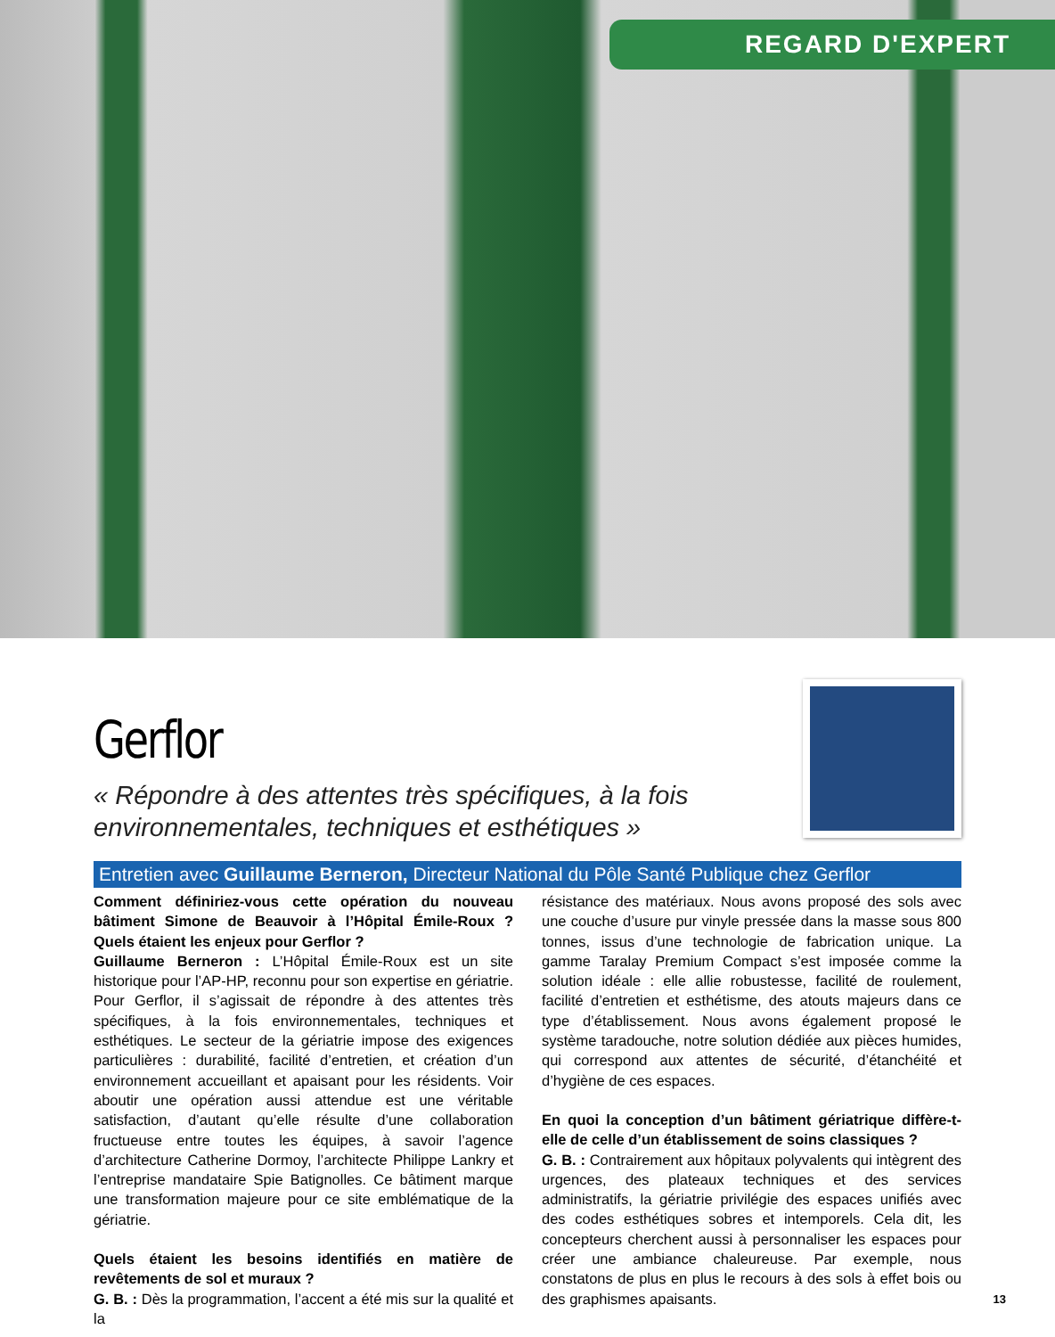REGARD D'EXPERT
Gerflor
« Répondre à des attentes très spécifiques, à la fois environnementales, techniques et esthétiques »
Entretien avec Guillaume Berneron, Directeur National du Pôle Santé Publique chez Gerflor
Comment définiriez-vous cette opération du nouveau bâtiment Simone de Beauvoir à l’Hôpital Émile-Roux ? Quels étaient les enjeux pour Gerflor ?
Guillaume Berneron : L’Hôpital Émile-Roux est un site historique pour l’AP-HP, reconnu pour son expertise en gériatrie. Pour Gerflor, il s’agissait de répondre à des attentes très spécifiques, à la fois environnementales, techniques et esthétiques. Le secteur de la gériatrie impose des exigences particulières : durabilité, facilité d’entretien, et création d’un environnement accueillant et apaisant pour les résidents. Voir aboutir une opération aussi attendue est une véritable satisfaction, d’autant qu’elle résulte d’une collaboration fructueuse entre toutes les équipes, à savoir l’agence d’architecture Catherine Dormoy, l’architecte Philippe Lankry et l’entreprise mandataire Spie Batignolles. Ce bâtiment marque une transformation majeure pour ce site emblématique de la gériatrie.
Quels étaient les besoins identifiés en matière de revêtements de sol et muraux ?
G. B. : Dès la programmation, l’accent a été mis sur la qualité et la
résistance des matériaux. Nous avons proposé des sols avec une couche d’usure pur vinyle pressée dans la masse sous 800 tonnes, issus d’une technologie de fabrication unique. La gamme Taralay Premium Compact s’est imposée comme la solution idéale : elle allie robustesse, facilité de roulement, facilité d’entretien et esthétisme, des atouts majeurs dans ce type d’établissement. Nous avons également proposé le système taradouche, notre solution dédiée aux pièces humides, qui correspond aux attentes de sécurité, d’étanchéité et d’hygiène de ces espaces.
En quoi la conception d’un bâtiment gériatrique diffère-t-elle de celle d’un établissement de soins classiques ?
G. B. : Contrairement aux hôpitaux polyvalents qui intègrent des urgences, des plateaux techniques et des services administratifs, la gériatrie privilégie des espaces unifiés avec des codes esthétiques sobres et intemporels. Cela dit, les concepteurs cherchent aussi à personnaliser les espaces pour créer une ambiance chaleureuse. Par exemple, nous constatons de plus en plus le recours à des sols à effet bois ou des graphismes apaisants.
13